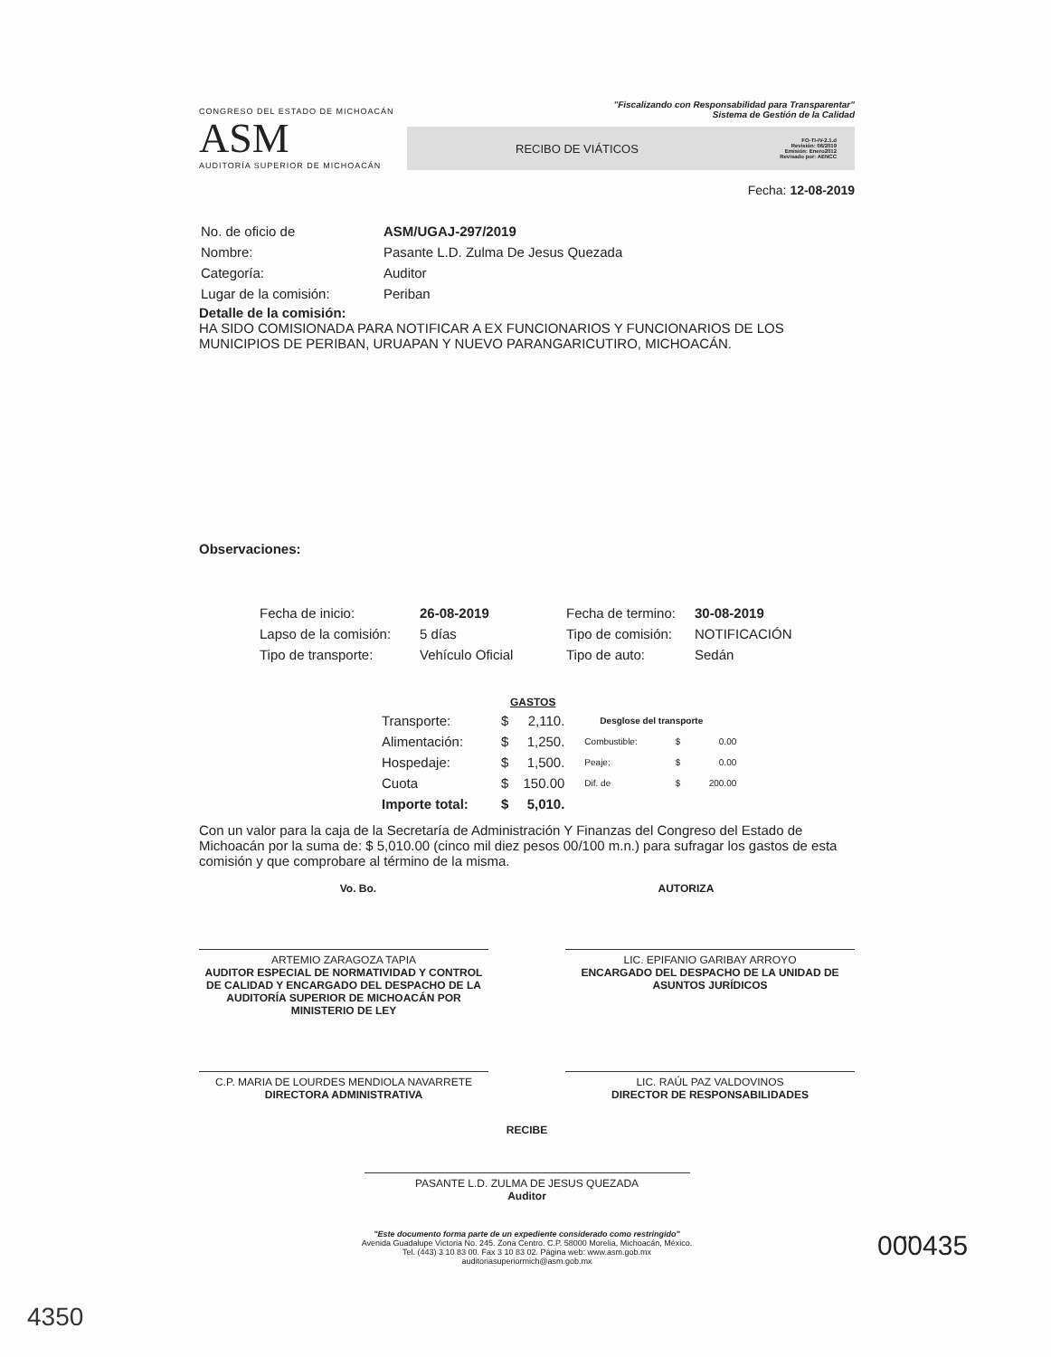CONGRESO DEL ESTADO DE MICHOACÁN
ASM
AUDITORÍA SUPERIOR DE MICHOACÁN
"Fiscalizando con Responsabilidad para Transparentar"
Sistema de Gestión de la Calidad
RECIBO DE VIÁTICOS FO-TI-IV-2.1.d
Revisión: 06/2019
Emisión: Enero2012
Revisado por: AENCC
Fecha: 12-08-2019
| No. de oficio de | ASM/UGAJ-297/2019 |
| Nombre: | Pasante L.D. Zulma De Jesus Quezada |
| Categoría: | Auditor |
| Lugar de la comisión: | Periban |
Detalle de la comisión:
HA SIDO COMISIONADA PARA NOTIFICAR A EX FUNCIONARIOS Y FUNCIONARIOS DE LOS MUNICIPIOS DE PERIBAN, URUAPAN Y NUEVO PARANGARICUTIRO, MICHOACÁN.
Observaciones:
| Fecha de inicio: | 26-08-2019 | Fecha de termino: | 30-08-2019 |
| Lapso de la comisión: | 5 días | Tipo de comisión: | NOTIFICACIÓN |
| Tipo de transporte: | Vehículo Oficial | Tipo de auto: | Sedán |
| | GASTOS | | | | |
| Transporte: | $ | 2,110. | Desglose del transporte | | |
| Alimentación: | $ | 1,250. | Combustible: | $ | 0.00 |
| Hospedaje: | $ | 1,500. | Peaje: | $ | 0.00 |
| Cuota | $ | 150.00 | Dif. de | $ | 200.00 |
| Importe total: | $ | 5,010. | | | |
Con un valor para la caja de la Secretaría de Administración Y Finanzas del Congreso del Estado de Michoacán por la suma de: $ 5,010.00 (cinco mil diez pesos 00/100 m.n.) para sufragar los gastos de esta comisión y que comprobare al término de la misma.
Vo. Bo. AUTORIZA
ARTEMIO ZARAGOZA TAPIA
AUDITOR ESPECIAL DE NORMATIVIDAD Y CONTROL DE CALIDAD Y ENCARGADO DEL DESPACHO DE LA AUDITORÍA SUPERIOR DE MICHOACÁN POR MINISTERIO DE LEY
LIC. EPIFANIO GARIBAY ARROYO
ENCARGADO DEL DESPACHO DE LA UNIDAD DE ASUNTOS JURÍDICOS
C.P. MARIA DE LOURDES MENDIOLA NAVARRETE
DIRECTORA ADMINISTRATIVA
LIC. RAÚL PAZ VALDOVINOS
DIRECTOR DE RESPONSABILIDADES
RECIBE
PASANTE L.D. ZULMA DE JESUS QUEZADA
Auditor
"Este documento forma parte de un expediente considerado como restringido"
Avenida Guadalupe Victoria No. 245. Zona Centro. C.P. 58000 Morelia, Michoacán, México.
Tel. (443) 3 10 83 00. Fax 3 10 83 02. Página web: www.asm.gob.mx
auditoriasuperiormich@asm.gob.mx
00̈0435
4350